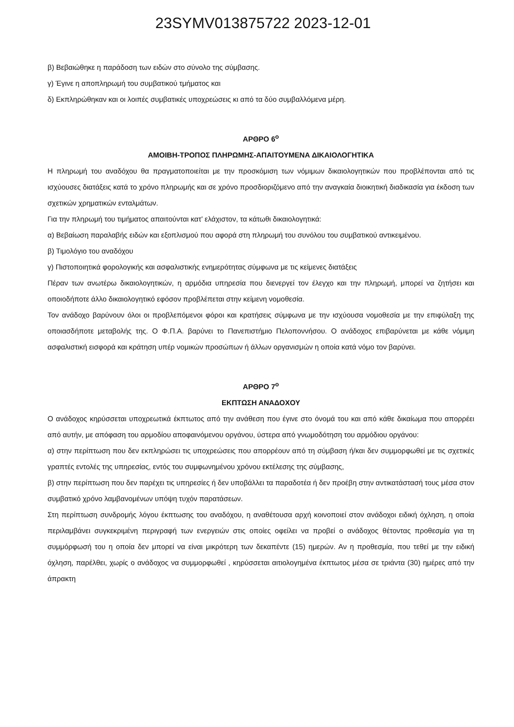23SYMV013875722 2023-12-01
β) Βεβαιώθηκε η παράδοση των ειδών στο σύνολο της σύμβασης.
γ) Έγινε η αποπληρωμή του συμβατικού τμήματος και
δ) Εκπληρώθηκαν και οι λοιπές συμβατικές υποχρεώσεις κι από τα δύο συμβαλλόμενα μέρη.
ΑΡΘΡΟ 6<sup>ο</sup>
ΑΜΟΙΒΗ-ΤΡΟΠΟΣ ΠΛΗΡΩΜΗΣ-ΑΠΑΙΤΟΥΜΕΝΑ ΔΙΚΑΙΟΛΟΓΗΤΙΚΑ
Η πληρωμή του αναδόχου θα πραγματοποιείται με την προσκόμιση των νόμιμων δικαιολογητικών που προβλέπονται από τις ισχύουσες διατάξεις κατά το χρόνο πληρωμής και σε χρόνο προσδιοριζόμενο από την αναγκαία διοικητική διαδικασία για έκδοση των σχετικών χρηματικών ενταλμάτων.
Για την πληρωμή του τιμήματος απαιτούνται κατ’ ελάχιστον, τα κάτωθι δικαιολογητικά:
α) Βεβαίωση παραλαβής ειδών και εξοπλισμού που αφορά στη πληρωμή του συνόλου του συμβατικού αντικειμένου.
β) Τιμολόγιο του αναδόχου
γ) Πιστοποιητικά φορολογικής και ασφαλιστικής ενημερότητας σύμφωνα με τις κείμενες διατάξεις
Πέραν των ανωτέρω δικαιολογητικών, η αρμόδια υπηρεσία που διενεργεί τον έλεγχο και την πληρωμή, μπορεί να ζητήσει και οποιοδήποτε άλλο δικαιολογητικό εφόσον προβλέπεται στην κείμενη νομοθεσία.
Τον ανάδοχο βαρύνουν όλοι οι προβλεπόμενοι φόροι και κρατήσεις σύμφωνα με την ισχύουσα νομοθεσία με την επιφύλαξη της οποιασδήποτε μεταβολής της. Ο Φ.Π.Α. βαρύνει το Πανεπιστήμιο Πελοποννήσου. Ο ανάδοχος επιβαρύνεται με κάθε νόμιμη ασφαλιστική εισφορά και κράτηση υπέρ νομικών προσώπων ή άλλων οργανισμών η οποία κατά νόμο τον βαρύνει.
ΑΡΘΡΟ 7<sup>ο</sup>
ΕΚΠΤΩΣΗ ΑΝΑΔΟΧΟΥ
Ο ανάδοχος κηρύσσεται υποχρεωτικά έκπτωτος από την ανάθεση που έγινε στο όνομά του και από κάθε δικαίωμα που απορρέει από αυτήν, με απόφαση του αρμοδίου αποφαινόμενου οργάνου, ύστερα από γνωμοδότηση του αρμόδιου οργάνου:
α) στην περίπτωση που δεν εκπληρώσει τις υποχρεώσεις που απορρέουν από τη σύμβαση ή/και δεν συμμορφωθεί με τις σχετικές γραπτές εντολές της υπηρεσίας, εντός του συμφωνημένου χρόνου εκτέλεσης της σύμβασης,
β) στην περίπτωση που δεν παρέχει τις υπηρεσίες ή δεν υποβάλλει τα παραδοτέα ή δεν προέβη στην αντικατάστασή τους μέσα στον συμβατικό χρόνο λαμβανομένων υπόψη τυχόν παρατάσεων.
Στη περίπτωση συνδρομής λόγου έκπτωσης του αναδόχου, η αναθέτουσα αρχή κοινοποιεί στον ανάδοχοι ειδική όχληση, η οποία περιλαμβάνει συγκεκριμένη περιγραφή των ενεργειών στις οποίες οφείλει να προβεί ο ανάδοχος θέτοντας προθεσμία για τη συμμόρφωσή του η οποία δεν μπορεί να είναι μικρότερη των δεκαπέντε (15) ημερών. Αν η προθεσμία, που τεθεί με την ειδική όχληση, παρέλθει, χωρίς ο ανάδοχος να συμμορφωθεί , κηρύσσεται αιτιολογημένα έκπτωτος μέσα σε τριάντα (30) ημέρες από την άπρακτη